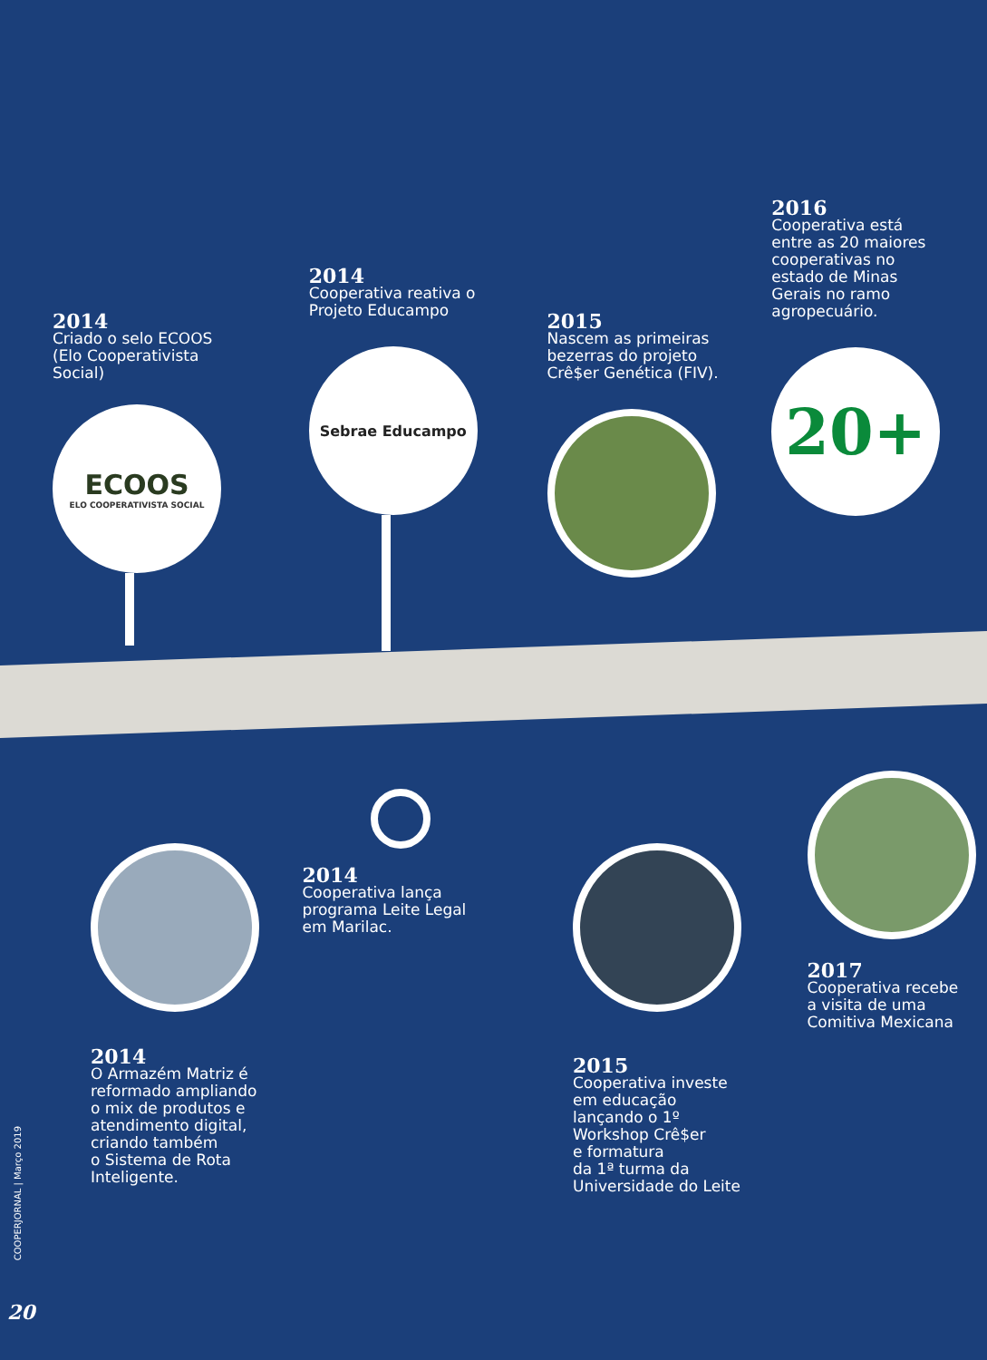2014
Criado o selo ECOOS
(Elo Cooperativista
Social)
ECOOS
ELO COOPERATIVISTA SOCIAL
2014
Cooperativa reativa o
Projeto Educampo
Sebrae Educampo
2015
Nascem as primeiras
bezerras do projeto
Crê$er Genética (FIV).
2016
Cooperativa está
entre as 20 maiores
cooperativas no
estado de Minas
Gerais no ramo
agropecuário.
20+
2014
O Armazém Matriz é
reformado ampliando
o mix de produtos e
atendimento digital,
criando também
o Sistema de Rota
Inteligente.
2014
Cooperativa lança
programa Leite Legal
em Marilac.
2015
Cooperativa investe
em educação
lançando o 1º
Workshop Crê$er
e formatura
da 1ª turma da
Universidade do Leite
2017
Cooperativa recebe
a visita de uma
Comitiva Mexicana
COOPERJORNAL | Março 2019
20